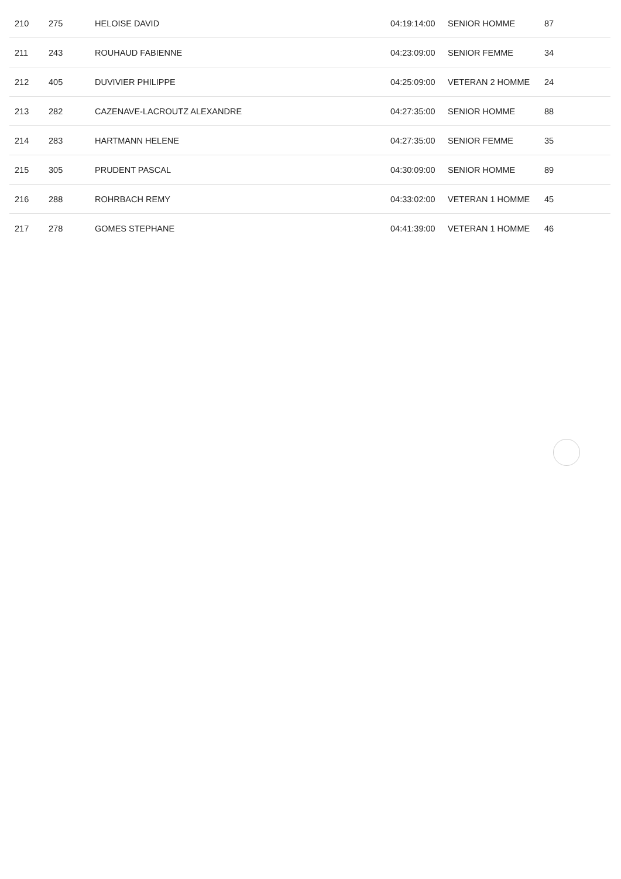| 210 | 275 | HELOISE DAVID | 04:19:14:00 | SENIOR HOMME | 87 |
| 211 | 243 | ROUHAUD FABIENNE | 04:23:09:00 | SENIOR FEMME | 34 |
| 212 | 405 | DUVIVIER PHILIPPE | 04:25:09:00 | VETERAN 2 HOMME | 24 |
| 213 | 282 | CAZENAVE-LACROUTZ ALEXANDRE | 04:27:35:00 | SENIOR HOMME | 88 |
| 214 | 283 | HARTMANN HELENE | 04:27:35:00 | SENIOR FEMME | 35 |
| 215 | 305 | PRUDENT PASCAL | 04:30:09:00 | SENIOR HOMME | 89 |
| 216 | 288 | ROHRBACH REMY | 04:33:02:00 | VETERAN 1 HOMME | 45 |
| 217 | 278 | GOMES STEPHANE | 04:41:39:00 | VETERAN 1 HOMME | 46 |